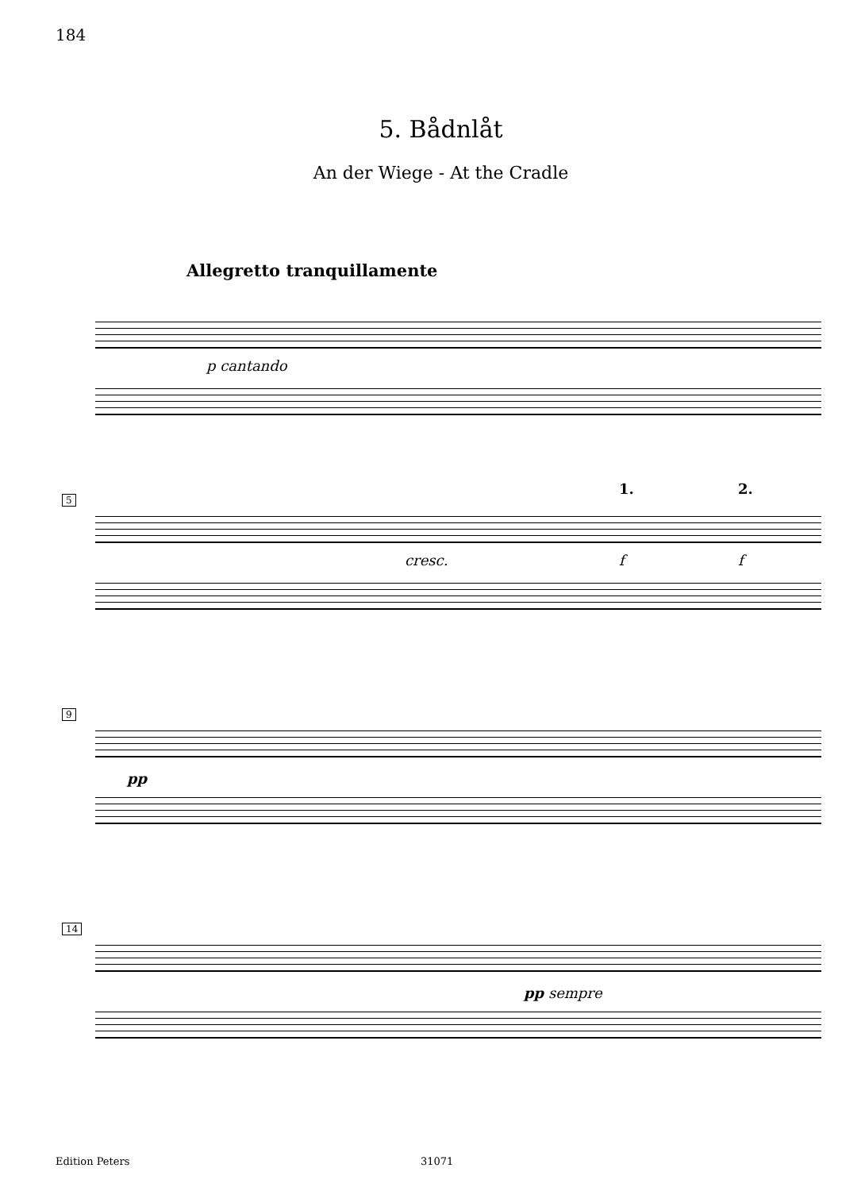184
5. Bådnlåt
An der Wiege - At the Cradle
Allegretto tranquillamente
p cantando
5
cresc.
1. 2.
f f
9
pp
14
pp sempre
Edition Peters 31071